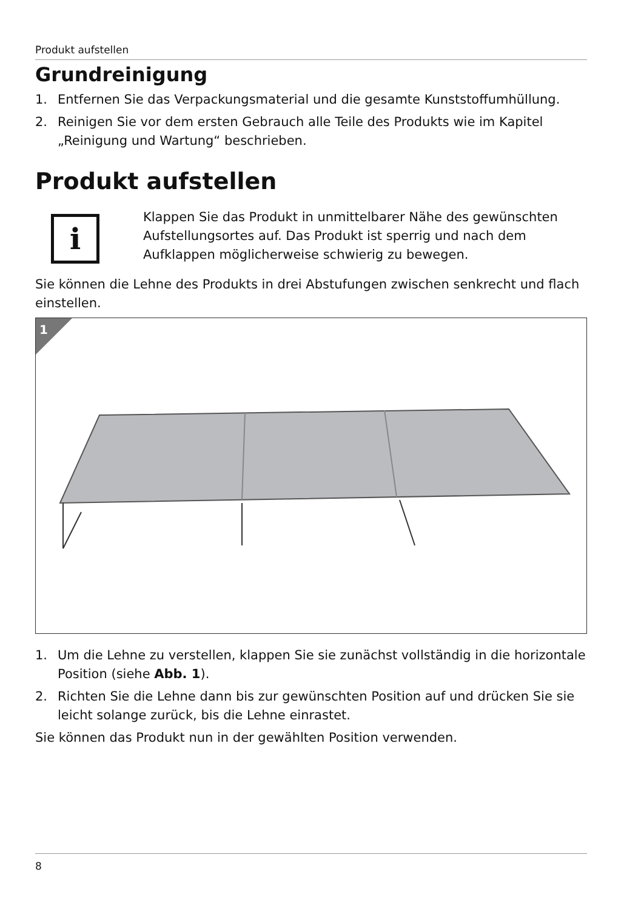Produkt aufstellen
Grundreinigung
1. Entfernen Sie das Verpackungsmaterial und die gesamte Kunststoffumhüllung.
2. Reinigen Sie vor dem ersten Gebrauch alle Teile des Produkts wie im Kapitel „Reinigung und Wartung“ beschrieben.
Produkt aufstellen
i
Klappen Sie das Produkt in unmittelbarer Nähe des gewünschten Aufstellungsortes auf. Das Produkt ist sperrig und nach dem Aufklappen möglicherweise schwierig zu bewegen.
Sie können die Lehne des Produkts in drei Abstufungen zwischen senkrecht und flach einstellen.
1
1. Um die Lehne zu verstellen, klappen Sie sie zunächst vollständig in die horizontale Position (siehe Abb. 1).
2. Richten Sie die Lehne dann bis zur gewünschten Position auf und drücken Sie sie leicht solange zurück, bis die Lehne einrastet.
Sie können das Produkt nun in der gewählten Position verwenden.
8